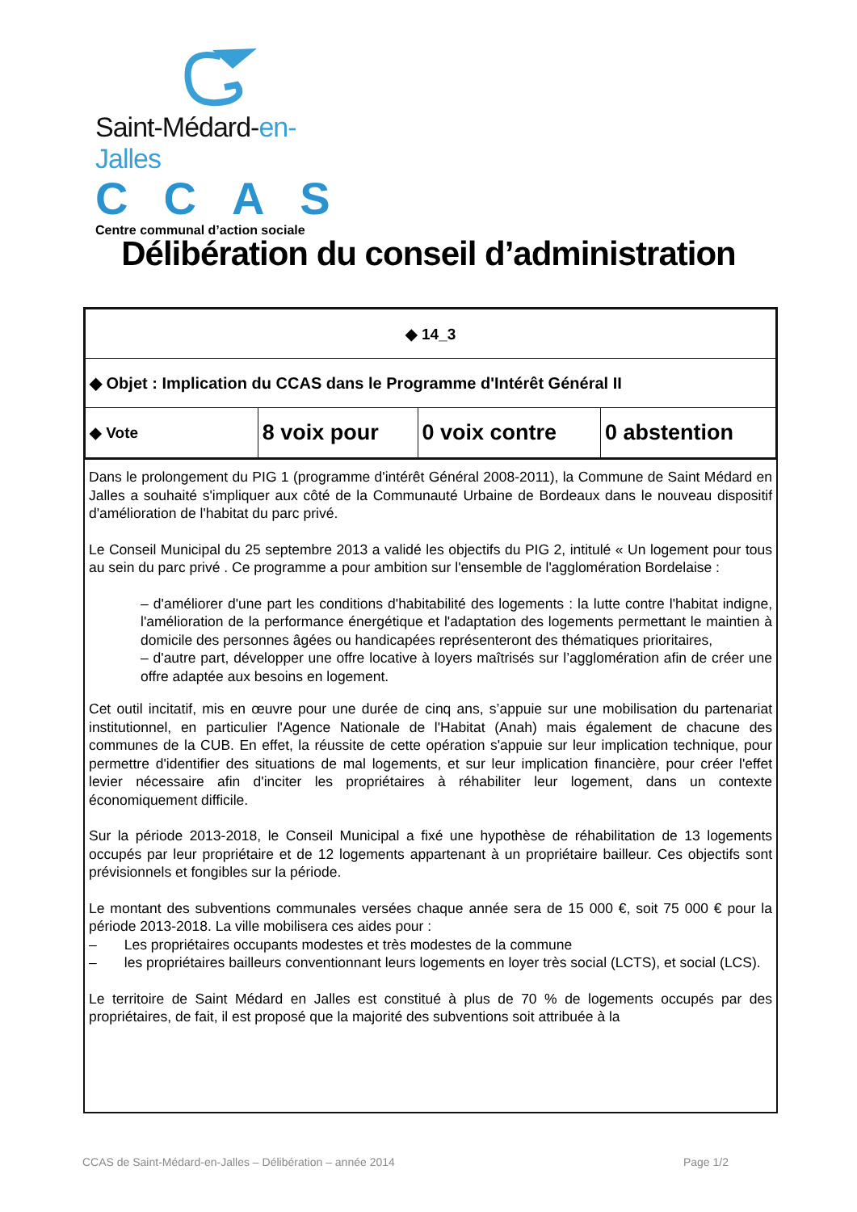Saint-Médard-en-Jalles
CCAS
Centre communal d’action sociale
Délibération du conseil d’administration
| ◆ 14_3 | | | |
| ◆ Objet : Implication du CCAS dans le Programme d'Intérêt Général II | | | |
| ◆ Vote | 8 voix pour | 0 voix contre | 0 abstention |
Dans le prolongement du PIG 1 (programme d'intérêt Général 2008-2011), la Commune de Saint Médard en Jalles a souhaité s'impliquer aux côté de la Communauté Urbaine de Bordeaux dans le nouveau dispositif d'amélioration de l'habitat du parc privé.
Le Conseil Municipal du 25 septembre 2013 a validé les objectifs du PIG 2, intitulé « Un logement pour tous au sein du parc privé . Ce programme a pour ambition sur l'ensemble de l'agglomération Bordelaise :
– d'améliorer d'une part les conditions d'habitabilité des logements : la lutte contre l'habitat indigne, l'amélioration de la performance énergétique et l'adaptation des logements permettant le maintien à domicile des personnes âgées ou handicapées représenteront des thématiques prioritaires,
– d'autre part, développer une offre locative à loyers maîtrisés sur l’agglomération afin de créer une offre adaptée aux besoins en logement.
Cet outil incitatif, mis en œuvre pour une durée de cinq ans, s’appuie sur une mobilisation du partenariat institutionnel, en particulier l'Agence Nationale de l'Habitat (Anah) mais également de chacune des communes de la CUB. En effet, la réussite de cette opération s'appuie sur leur implication technique, pour permettre d'identifier des situations de mal logements, et sur leur implication financière, pour créer l'effet levier nécessaire afin d'inciter les propriétaires à réhabiliter leur logement, dans un contexte économiquement difficile.
Sur la période 2013-2018, le Conseil Municipal a fixé une hypothèse de réhabilitation de 13 logements occupés par leur propriétaire et de 12 logements appartenant à un propriétaire bailleur. Ces objectifs sont prévisionnels et fongibles sur la période.
Le montant des subventions communales versées chaque année sera de 15 000 €, soit 75 000 € pour la période 2013-2018. La ville mobilisera ces aides pour :
– Les propriétaires occupants modestes et très modestes de la commune
– les propriétaires bailleurs conventionnant leurs logements en loyer très social (LCTS), et social (LCS).
Le territoire de Saint Médard en Jalles est constitué à plus de 70 % de logements occupés par des propriétaires, de fait, il est proposé que la majorité des subventions soit attribuée à la
CCAS de Saint-Médard-en-Jalles – Délibération – année 2014 Page 1/2